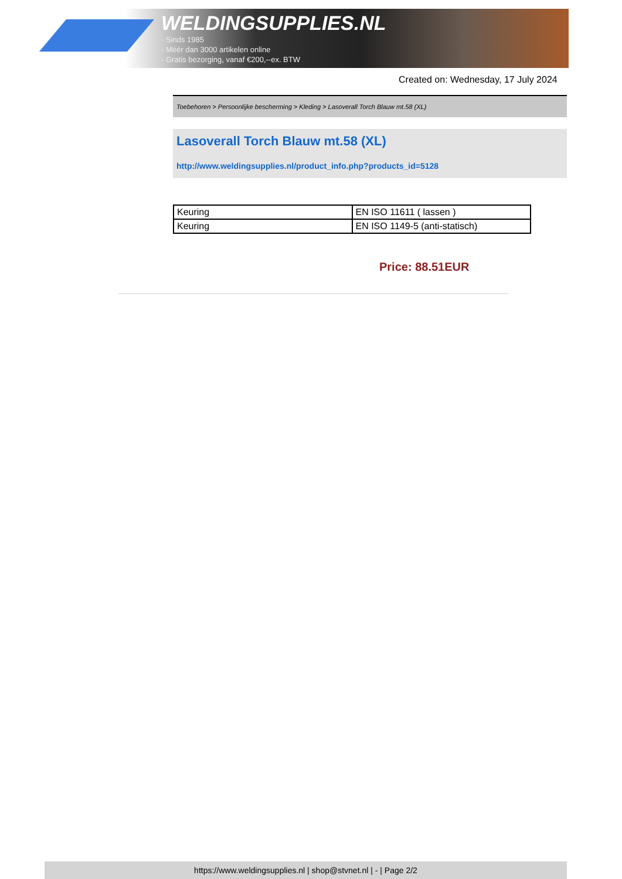WELDINGSUPPLIES.NL
- Sinds 1985
- Méér dan 3000 artikelen online
- Gratis bezorging, vanaf €200,--ex. BTW
Created on: Wednesday, 17 July 2024
Toebehoren > Persoonlijke bescherming > Kleding > Lasoverall Torch Blauw mt.58 (XL)
Lasoverall Torch Blauw mt.58 (XL)
http://www.weldingsupplies.nl/product_info.php?products_id=5128
| Keuring | EN ISO 11611 ( lassen ) |
| Keuring | EN ISO 1149-5 (anti-statisch) |
Price: 88.51EUR
https://www.weldingsupplies.nl | shop@stvnet.nl | - | Page 2/2